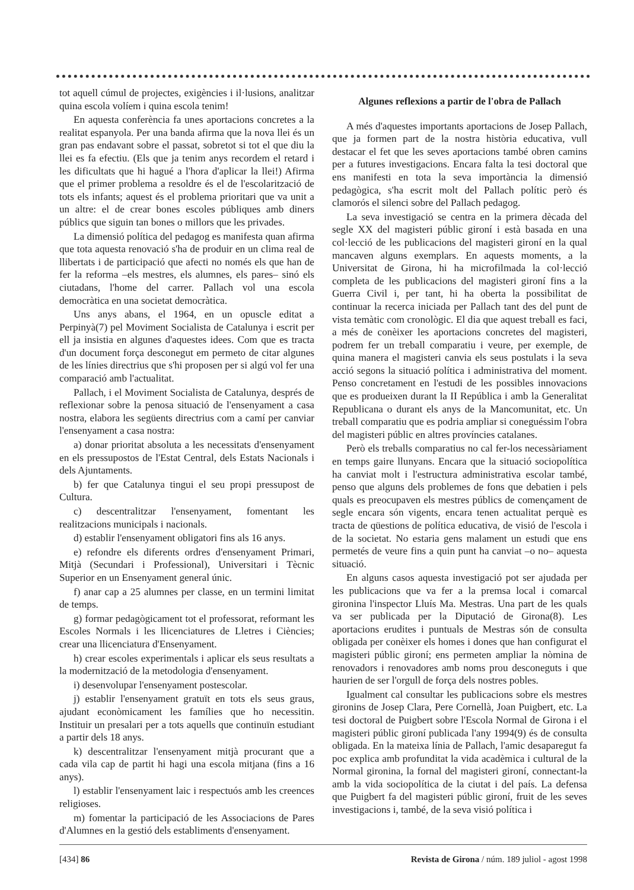tot aquell cúmul de projectes, exigències i il·lusions, analitzar quina escola volíem i quina escola tenim!
En aquesta conferència fa unes aportacions concretes a la realitat espanyola. Per una banda afirma que la nova llei és un gran pas endavant sobre el passat, sobretot si tot el que diu la llei es fa efectiu. (Els que ja tenim anys recordem el retard i les dificultats que hi hagué a l'hora d'aplicar la llei!) Afirma que el primer problema a resoldre és el de l'escolarització de tots els infants; aquest és el problema prioritari que va unit a un altre: el de crear bones escoles públiques amb diners públics que siguin tan bones o millors que les privades.
La dimensió política del pedagog es manifesta quan afirma que tota aquesta renovació s'ha de produir en un clima real de llibertats i de participació que afecti no només els que han de fer la reforma –els mestres, els alumnes, els pares– sinó els ciutadans, l'home del carrer. Pallach vol una escola democràtica en una societat democràtica.
Uns anys abans, el 1964, en un opuscle editat a Perpinyà(7) pel Moviment Socialista de Catalunya i escrit per ell ja insistia en algunes d'aquestes idees. Com que es tracta d'un document força desconegut em permeto de citar algunes de les línies directrius que s'hi proposen per si algú vol fer una comparació amb l'actualitat.
Pallach, i el Moviment Socialista de Catalunya, després de reflexionar sobre la penosa situació de l'ensenyament a casa nostra, elabora les següents directrius com a camí per canviar l'ensenyament a casa nostra:
a) donar prioritat absoluta a les necessitats d'ensenyament en els pressupostos de l'Estat Central, dels Estats Nacionals i dels Ajuntaments.
b) fer que Catalunya tingui el seu propi pressupost de Cultura.
c) descentralitzar l'ensenyament, fomentant les realitzacions municipals i nacionals.
d) establir l'ensenyament obligatori fins als 16 anys.
e) refondre els diferents ordres d'ensenyament Primari, Mitjà (Secundari i Professional), Universitari i Tècnic Superior en un Ensenyament general únic.
f) anar cap a 25 alumnes per classe, en un termini limitat de temps.
g) formar pedagògicament tot el professorat, reformant les Escoles Normals i les llicenciatures de Lletres i Ciències; crear una llicenciatura d'Ensenyament.
h) crear escoles experimentals i aplicar els seus resultats a la modernització de la metodologia d'ensenyament.
i) desenvolupar l'ensenyament postescolar.
j) establir l'ensenyament gratuït en tots els seus graus, ajudant econòmicament les famílies que ho necessitin. Instituir un presalari per a tots aquells que continuïn estudiant a partir dels 18 anys.
k) descentralitzar l'ensenyament mitjà procurant que a cada vila cap de partit hi hagi una escola mitjana (fins a 16 anys).
l) establir l'ensenyament laic i respectuós amb les creences religioses.
m) fomentar la participació de les Associacions de Pares d'Alumnes en la gestió dels establiments d'ensenyament.
Algunes reflexions a partir de l'obra de Pallach
A més d'aquestes importants aportacions de Josep Pallach, que ja formen part de la nostra història educativa, vull destacar el fet que les seves aportacions també obren camins per a futures investigacions. Encara falta la tesi doctoral que ens manifesti en tota la seva importància la dimensió pedagògica, s'ha escrit molt del Pallach polític però és clamorós el silenci sobre del Pallach pedagog.
La seva investigació se centra en la primera dècada del segle XX del magisteri públic gironí i està basada en una col·lecció de les publicacions del magisteri gironí en la qual mancaven alguns exemplars. En aquests moments, a la Universitat de Girona, hi ha microfilmada la col·lecció completa de les publicacions del magisteri gironí fins a la Guerra Civil i, per tant, hi ha oberta la possibilitat de continuar la recerca iniciada per Pallach tant des del punt de vista temàtic com cronològic. El dia que aquest treball es faci, a més de conèixer les aportacions concretes del magisteri, podrem fer un treball comparatiu i veure, per exemple, de quina manera el magisteri canvia els seus postulats i la seva acció segons la situació política i administrativa del moment. Penso concretament en l'estudi de les possibles innovacions que es produeixen durant la II República i amb la Generalitat Republicana o durant els anys de la Mancomunitat, etc. Un treball comparatiu que es podria ampliar si coneguéssim l'obra del magisteri públic en altres províncies catalanes.
Però els treballs comparatius no cal fer-los necessàriament en temps gaire llunyans. Encara que la situació sociopolítica ha canviat molt i l'estructura administrativa escolar també, penso que alguns dels problemes de fons que debatien i pels quals es preocupaven els mestres públics de començament de segle encara són vigents, encara tenen actualitat perquè es tracta de qüestions de política educativa, de visió de l'escola i de la societat. No estaria gens malament un estudi que ens permetés de veure fins a quin punt ha canviat –o no– aquesta situació.
En alguns casos aquesta investigació pot ser ajudada per les publicacions que va fer a la premsa local i comarcal gironina l'inspector Lluís Ma. Mestras. Una part de les quals va ser publicada per la Diputació de Girona(8). Les aportacions erudites i puntuals de Mestras són de consulta obligada per conèixer els homes i dones que han configurat el magisteri públic gironí; ens permeten ampliar la nòmina de renovadors i renovadores amb noms prou desconeguts i que haurien de ser l'orgull de força dels nostres pobles.
Igualment cal consultar les publicacions sobre els mestres gironins de Josep Clara, Pere Cornellà, Joan Puigbert, etc. La tesi doctoral de Puigbert sobre l'Escola Normal de Girona i el magisteri públic gironí publicada l'any 1994(9) és de consulta obligada. En la mateixa línia de Pallach, l'amic desaparegut fa poc explica amb profunditat la vida acadèmica i cultural de la Normal gironina, la fornal del magisteri gironí, connectant-la amb la vida sociopolítica de la ciutat i del país. La defensa que Puigbert fa del magisteri públic gironí, fruit de les seves investigacions i, també, de la seva visió política i
[434] 86 Revista de Girona / núm. 189 juliol - agost 1998